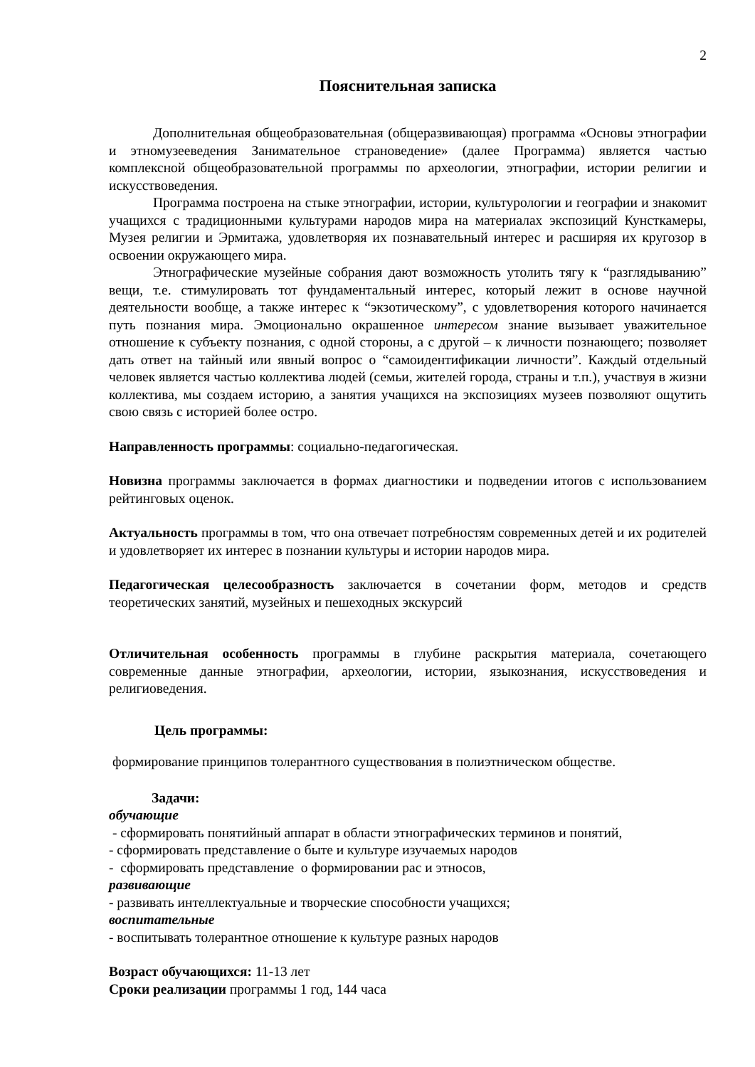2
Пояснительная записка
Дополнительная общеобразовательная (общеразвивающая) программа «Основы этнографии и этномузееведения Занимательное страноведение» (далее Программа) является частью комплексной общеобразовательной программы по археологии, этнографии, истории религии и искусствоведения.
Программа построена на стыке этнографии, истории, культурологии и географии и знакомит учащихся с традиционными культурами народов мира на материалах экспозиций Кунсткамеры, Музея религии и Эрмитажа, удовлетворяя их познавательный интерес и расширяя их кругозор в освоении окружающего мира.
Этнографические музейные собрания дают возможность утолить тягу к “разглядыванию” вещи, т.е. стимулировать тот фундаментальный интерес, который лежит в основе научной деятельности вообще, а также интерес к “экзотическому”, с удовлетворения которого начинается путь познания мира. Эмоционально окрашенное интересом знание вызывает уважительное отношение к субъекту познания, с одной стороны, а с другой – к личности познающего; позволяет дать ответ на тайный или явный вопрос о “самоидентификации личности”. Каждый отдельный человек является частью коллектива людей (семьи, жителей города, страны и т.п.), участвуя в жизни коллектива, мы создаем историю, а занятия учащихся на экспозициях музеев позволяют ощутить свою связь с историей более остро.
Направленность программы: социально-педагогическая.
Новизна программы заключается в формах диагностики и подведении итогов с использованием рейтинговых оценок.
Актуальность программы в том, что она отвечает потребностям современных детей и их родителей и удовлетворяет их интерес в познании культуры и истории народов мира.
Педагогическая целесообразность заключается в сочетании форм, методов и средств теоретических занятий, музейных и пешеходных экскурсий
Отличительная особенность программы в глубине раскрытия материала, сочетающего современные данные этнографии, археологии, истории, языкознания, искусствоведения и религиоведения.
Цель программы:
формирование принципов толерантного существования в полиэтническом обществе.
Задачи:
обучающие
- сформировать понятийный аппарат в области этнографических терминов и понятий,
- сформировать представление о быте и культуре изучаемых народов
- сформировать представление о формировании рас и этносов,
развивающие
- развивать интеллектуальные и творческие способности учащихся;
воспитательные
- воспитывать толерантное отношение к культуре разных народов
Возраст обучающихся: 11-13 лет
Сроки реализации программы 1 год, 144 часа